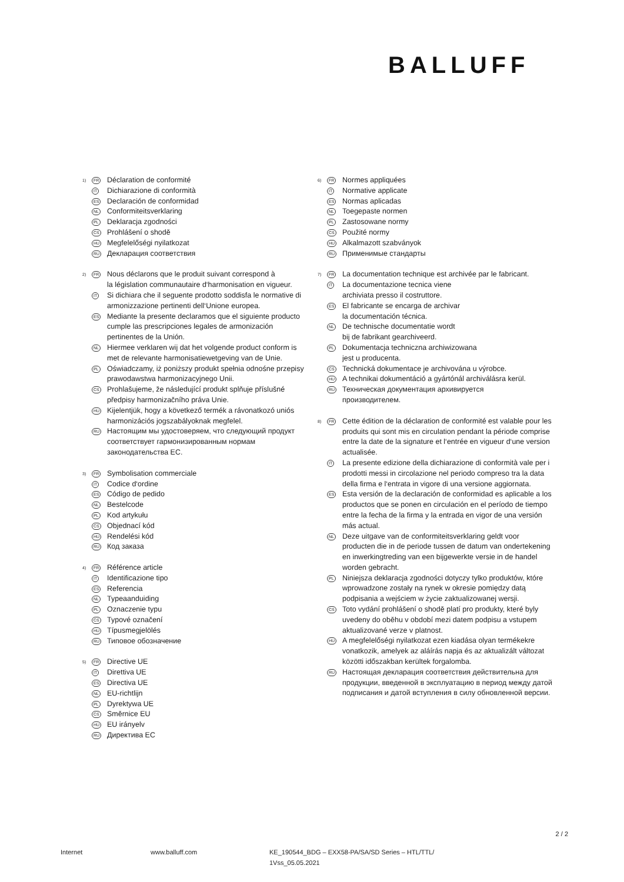BALLUFF
1)
FR
Déclaration de conformité
IT
Dichiarazione di conformità
ES
Declaración de conformidad
NL
Conformiteitsverklaring
PL
Deklaracja zgodności
CS
Prohlášení o shodě
HU
Megfelelőségi nyilatkozat
RU
Декларация соответствия
2)
FR
Nous déclarons que le produit suivant correspond à
la législation communautaire d‘harmonisation en vigueur.
IT
Si dichiara che il seguente prodotto soddisfa le normative di armonizzazione pertinenti dell‘Unione europea.
ES
Mediante la presente declaramos que el siguiente producto cumple las prescripciones legales de armonización pertinentes de la Unión.
NL
Hiermee verklaren wij dat het volgende product conform is met de relevante harmonisatiewetgeving van de Unie.
PL
Oświadczamy, iż poniższy produkt spełnia odnośne przepisy prawodawstwa harmonizacyjnego Unii.
CS
Prohlašujeme, že následující produkt splňuje příslušné předpisy harmonizačního práva Unie.
HU
Kijelentjük, hogy a következő termék a rávonatkozó uniós harmonizációs jogszabályoknak megfelel.
RU
Настоящим мы удостоверяем, что следующий продукт соответствует гармонизированным нормам законодательства ЕС.
3)
FR
Symbolisation commerciale
IT
Codice d‘ordine
ES
Código de pedido
NL
Bestelcode
PL
Kod artykułu
CS
Objednací kód
HU
Rendelési kód
RU
Код заказа
4)
FR
Référence article
IT
Identificazione tipo
ES
Referencia
NL
Typeaanduiding
PL
Oznaczenie typu
CS
Typové označení
HU
Típusmegjelölés
RU
Типовое обозначение
5)
FR
Directive UE
IT
Direttiva UE
ES
Directiva UE
NL
EU-richtlijn
PL
Dyrektywa UE
CS
Směrnice EU
HU
EU irányelv
RU
Директива ЕС
6)
FR
Normes appliquées
IT
Normative applicate
ES
Normas aplicadas
NL
Toegepaste normen
PL
Zastosowane normy
CS
Použité normy
HU
Alkalmazott szabványok
RU
Применимые стандарты
7)
FR
La documentation technique est archivée par le fabricant.
IT
La documentazione tecnica viene
archiviata presso il costruttore.
ES
El fabricante se encarga de archivar
la documentación técnica.
NL
De technische documentatie wordt
bij de fabrikant gearchiveerd.
PL
Dokumentacja techniczna archiwizowana
jest u producenta.
CS
Technická dokumentace je archivována u výrobce.
HU
A technikai dokumentáció a gyártónál archiválásra kerül.
RU
Техническая документация архивируется
производителем.
8)
FR
Cette édition de la déclaration de conformité est valable pour les produits qui sont mis en circulation pendant la période comprise entre la date de la signature et l‘entrée en vigueur d‘une version actualisée.
IT
La presente edizione della dichiarazione di conformità vale per i prodotti messi in circolazione nel periodo compreso tra la data della firma e l‘entrata in vigore di una versione aggiornata.
ES
Esta versión de la declaración de conformidad es aplicable a los productos que se ponen en circulación en el período de tiempo entre la fecha de la firma y la entrada en vigor de una versión más actual.
NL
Deze uitgave van de conformiteitsverklaring geldt voor producten die in de periode tussen de datum van ondertekening en inwerkingtreding van een bijgewerkte versie in de handel worden gebracht.
PL
Niniejsza deklaracja zgodności dotyczy tylko produktów, które wprowadzone zostały na rynek w okresie pomiędzy datą podpisania a wejściem w życie zaktualizowanej wersji.
CS
Toto vydání prohlášení o shodě platí pro produkty, které byly uvedeny do oběhu v období mezi datem podpisu a vstupem aktualizované verze v platnost.
HU
A megfelelőségi nyilatkozat ezen kiadása olyan termékekre vonatkozik, amelyek az aláírás napja és az aktualizált változat közötti időszakban kerültek forgalomba.
RU
Настоящая декларация соответствия действительна для продукции, введенной в эксплуатацию в период между датой подписания и датой вступления в силу обновленной версии.
2 / 2
Internet www.balluff.com KE_190544_BDG – EXX58-PA/SA/SD Series – HTL/TTL/
1Vss_05.05.2021